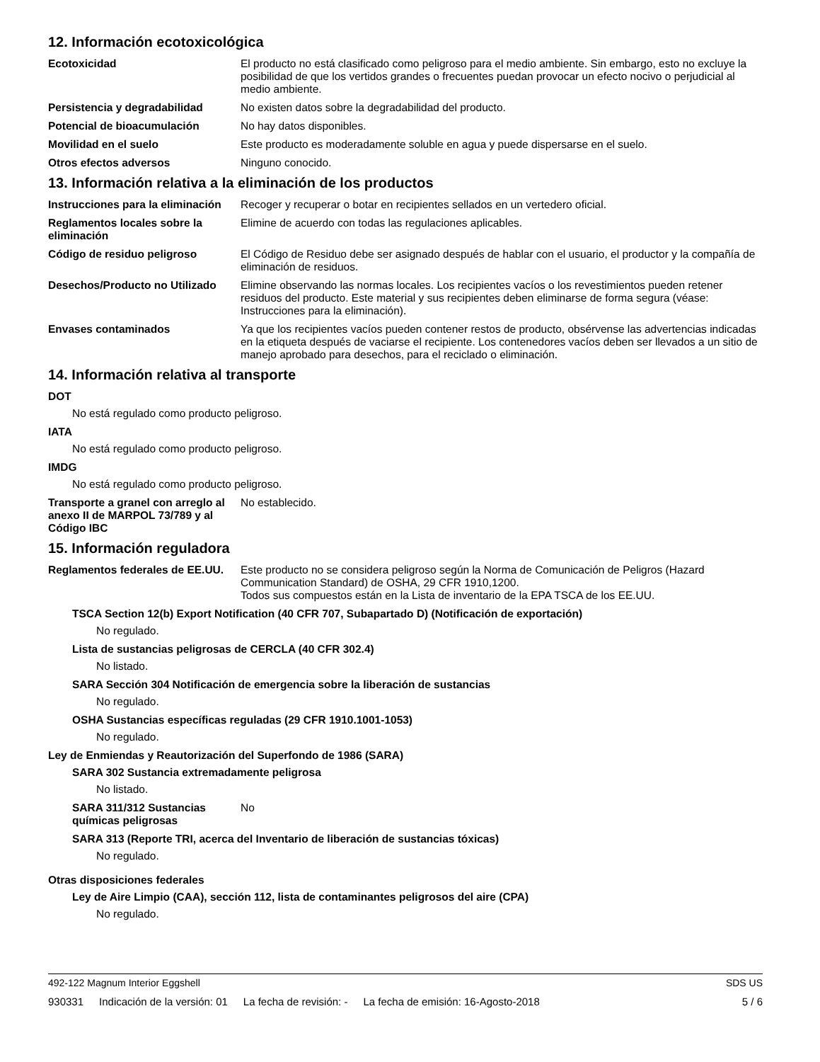12. Información ecotoxicológica
Ecotoxicidad El producto no está clasificado como peligroso para el medio ambiente. Sin embargo, esto no excluye la posibilidad de que los vertidos grandes o frecuentes puedan provocar un efecto nocivo o perjudicial al medio ambiente.
Persistencia y degradabilidad No existen datos sobre la degradabilidad del producto.
Potencial de bioacumulación No hay datos disponibles.
Movilidad en el suelo Este producto es moderadamente soluble en agua y puede dispersarse en el suelo.
Otros efectos adversos Ninguno conocido.
13. Información relativa a la eliminación de los productos
Instrucciones para la eliminación
Recoger y recuperar o botar en recipientes sellados en un vertedero oficial.
Reglamentos locales sobre la eliminación
Elimine de acuerdo con todas las regulaciones aplicables.
Código de residuo peligroso El Código de Residuo debe ser asignado después de hablar con el usuario, el productor y la compañía de eliminación de residuos.
Desechos/Producto no Utilizado
Elimine observando las normas locales. Los recipientes vacíos o los revestimientos pueden retener residuos del producto. Este material y sus recipientes deben eliminarse de forma segura (véase: Instrucciones para la eliminación).
Envases contaminados Ya que los recipientes vacíos pueden contener restos de producto, obsérvense las advertencias indicadas en la etiqueta después de vaciarse el recipiente. Los contenedores vacíos deben ser llevados a un sitio de manejo aprobado para desechos, para el reciclado o eliminación.
14. Información relativa al transporte
DOT
No está regulado como producto peligroso.
IATA
No está regulado como producto peligroso.
IMDG
No está regulado como producto peligroso.
Transporte a granel con arreglo al anexo II de MARPOL 73/789 y al Código IBC
No establecido.
15. Información reguladora
Reglamentos federales de EE.UU.
Este producto no se considera peligroso según la Norma de Comunicación de Peligros (Hazard Communication Standard) de OSHA, 29 CFR 1910,1200.
Todos sus compuestos están en la Lista de inventario de la EPA TSCA de los EE.UU.
TSCA Section 12(b) Export Notification (40 CFR 707, Subapartado D) (Notificación de exportación)
No regulado.
Lista de sustancias peligrosas de CERCLA (40 CFR 302.4)
No listado.
SARA Sección 304 Notificación de emergencia sobre la liberación de sustancias
No regulado.
OSHA Sustancias específicas reguladas (29 CFR 1910.1001-1053)
No regulado.
Ley de Enmiendas y Reautorización del Superfondo de 1986 (SARA)
SARA 302 Sustancia extremadamente peligrosa
No listado.
SARA 311/312 Sustancias químicas peligrosas
No
SARA 313 (Reporte TRI, acerca del Inventario de liberación de sustancias tóxicas)
No regulado.
Otras disposiciones federales
Ley de Aire Limpio (CAA), sección 112, lista de contaminantes peligrosos del aire (CPA)
No regulado.
492-122 Magnum Interior Eggshell
SDS US
930331 Indicación de la versión: 01 La fecha de revisión: - La fecha de emisión: 16-Agosto-2018
5 / 6